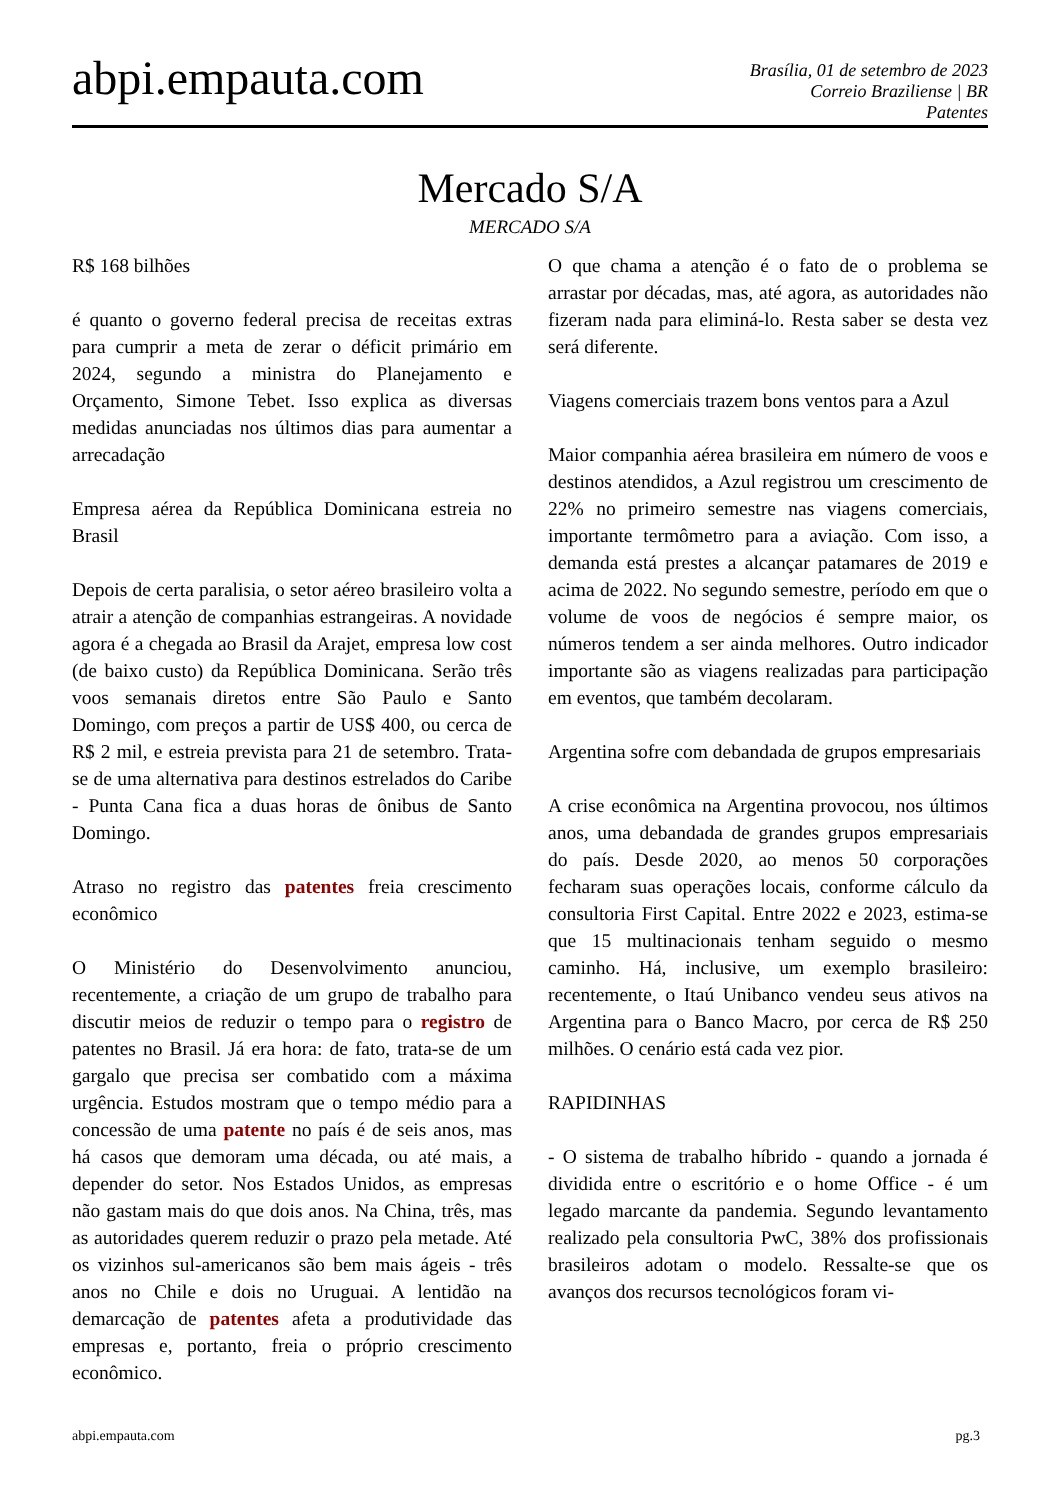abpi.empauta.com
Brasília, 01 de setembro de 2023
Correio Braziliense | BR
Patentes
Mercado S/A
MERCADO S/A
R$ 168 bilhões
é quanto o governo federal precisa de receitas extras para cumprir a meta de zerar o déficit primário em 2024, segundo a ministra do Planejamento e Orçamento, Simone Tebet. Isso explica as diversas medidas anunciadas nos últimos dias para aumentar a arrecadação
Empresa aérea da República Dominicana estreia no Brasil
Depois de certa paralisia, o setor aéreo brasileiro volta a atrair a atenção de companhias estrangeiras. A novidade agora é a chegada ao Brasil da Arajet, empresa low cost (de baixo custo) da República Dominicana. Serão três voos semanais diretos entre São Paulo e Santo Domingo, com preços a partir de US$ 400, ou cerca de R$ 2 mil, e estreia prevista para 21 de setembro. Trata-se de uma alternativa para destinos estrelados do Caribe - Punta Cana fica a duas horas de ônibus de Santo Domingo.
Atraso no registro das patentes freia crescimento econômico
O Ministério do Desenvolvimento anunciou, recentemente, a criação de um grupo de trabalho para discutir meios de reduzir o tempo para o registro de patentes no Brasil. Já era hora: de fato, trata-se de um gargalo que precisa ser combatido com a máxima urgência. Estudos mostram que o tempo médio para a concessão de uma patente no país é de seis anos, mas há casos que demoram uma década, ou até mais, a depender do setor. Nos Estados Unidos, as empresas não gastam mais do que dois anos. Na China, três, mas as autoridades querem reduzir o prazo pela metade. Até os vizinhos sul-americanos são bem mais ágeis - três anos no Chile e dois no Uruguai. A lentidão na demarcação de patentes afeta a produtividade das empresas e, portanto, freia o próprio crescimento econômico.
O que chama a atenção é o fato de o problema se arrastar por décadas, mas, até agora, as autoridades não fizeram nada para eliminá-lo. Resta saber se desta vez será diferente.
Viagens comerciais trazem bons ventos para a Azul
Maior companhia aérea brasileira em número de voos e destinos atendidos, a Azul registrou um crescimento de 22% no primeiro semestre nas viagens comerciais, importante termômetro para a aviação. Com isso, a demanda está prestes a alcançar patamares de 2019 e acima de 2022. No segundo semestre, período em que o volume de voos de negócios é sempre maior, os números tendem a ser ainda melhores. Outro indicador importante são as viagens realizadas para participação em eventos, que também decolaram.
Argentina sofre com debandada de grupos empresariais
A crise econômica na Argentina provocou, nos últimos anos, uma debandada de grandes grupos empresariais do país. Desde 2020, ao menos 50 corporações fecharam suas operações locais, conforme cálculo da consultoria First Capital. Entre 2022 e 2023, estima-se que 15 multinacionais tenham seguido o mesmo caminho. Há, inclusive, um exemplo brasileiro: recentemente, o Itaú Unibanco vendeu seus ativos na Argentina para o Banco Macro, por cerca de R$ 250 milhões. O cenário está cada vez pior.
RAPIDINHAS
- O sistema de trabalho híbrido - quando a jornada é dividida entre o escritório e o home Office - é um legado marcante da pandemia. Segundo levantamento realizado pela consultoria PwC, 38% dos profissionais brasileiros adotam o modelo. Ressalte-se que os avanços dos recursos tecnológicos foram vi-
abpi.empauta.com pg.3